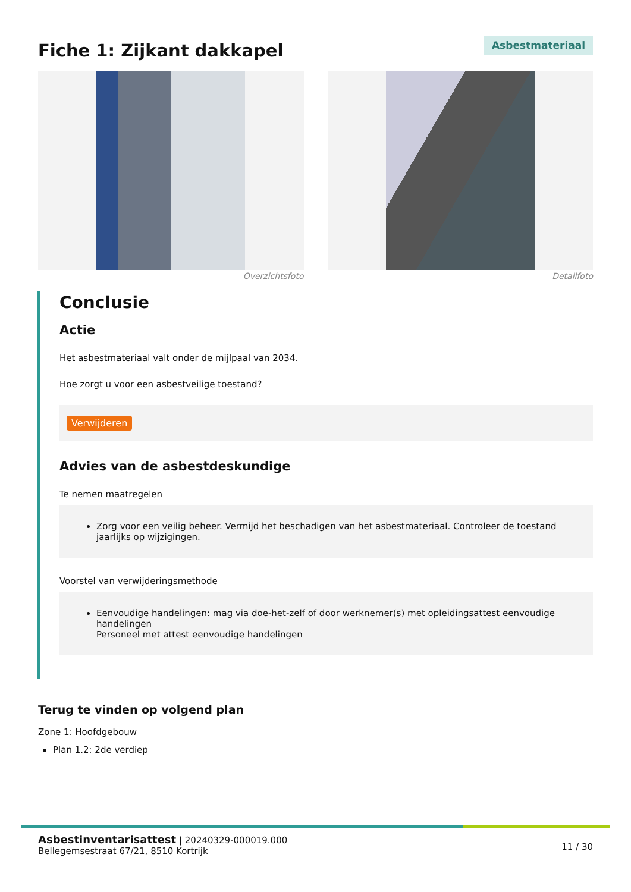Fiche 1: Zijkant dakkapel
Asbestmateriaal
Overzichtsfoto Detailfoto
Conclusie
Actie
Het asbestmateriaal valt onder de mijlpaal van 2034.
Hoe zorgt u voor een asbestveilige toestand?
Verwijderen
Advies van de asbestdeskundige
Te nemen maatregelen
Zorg voor een veilig beheer. Vermijd het beschadigen van het asbestmateriaal. Controleer de toestand jaarlijks op wijzigingen.
Voorstel van verwijderingsmethode
Eenvoudige handelingen: mag via doe-het-zelf of door werknemer(s) met opleidingsattest eenvoudige handelingen
Personeel met attest eenvoudige handelingen
Terug te vinden op volgend plan
Zone 1: Hoofdgebouw
Plan 1.2: 2de verdiep
Asbestinventarisattest | 20240329-000019.000
Bellegemsestraat 67/21, 8510 Kortrijk
11 / 30